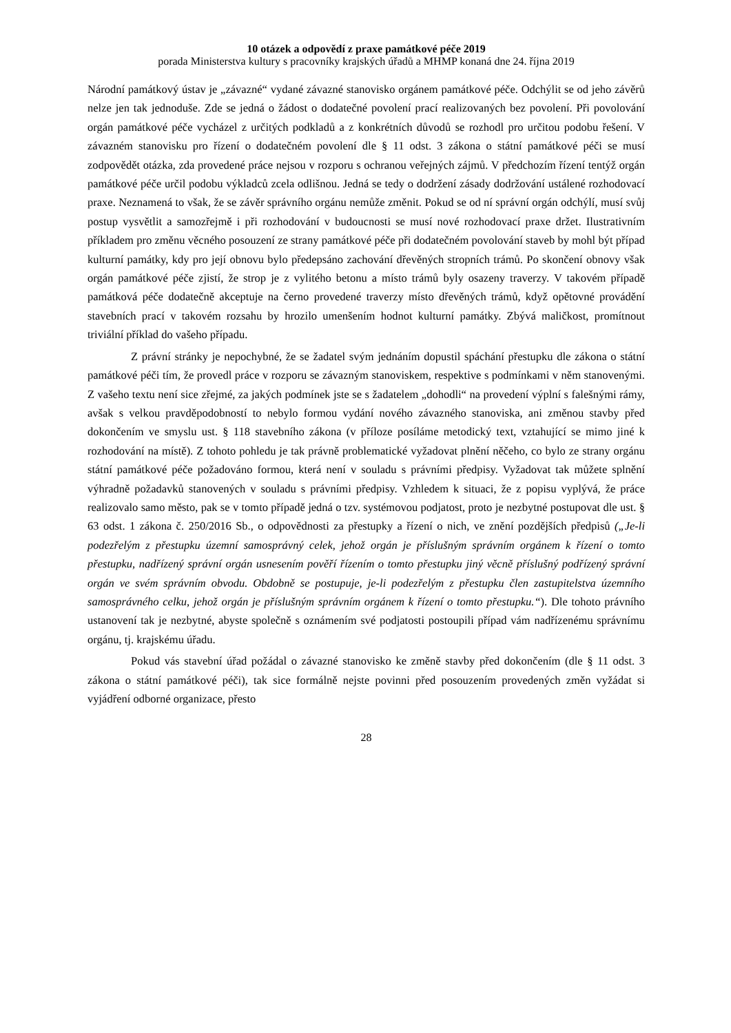10 otázek a odpovědí z praxe památkové péče 2019
porada Ministerstva kultury s pracovníky krajských úřadů a MHMP konaná dne 24. října 2019
Národní památkový ústav je „závazné“ vydané závazné stanovisko orgánem památkové péče. Odchýlit se od jeho závěrů nelze jen tak jednoduše. Zde se jedná o žádost o dodatečné povolení prací realizovaných bez povolení. Při povolování orgán památkové péče vycházel z určitých podkladů a z konkrétních důvodů se rozhodl pro určitou podobu řešení. V závazném stanovisku pro řízení o dodatečném povolení dle § 11 odst. 3 zákona o státní památkové péči se musí zodpovědět otázka, zda provedené práce nejsou v rozporu s ochranou veřejných zájmů. V předchozím řízení tentýž orgán památkové péče určil podobu výkladců zcela odlišnou. Jedná se tedy o dodržení zásady dodržování ustálené rozhodovací praxe. Neznamená to však, že se závěr správního orgánu nemůže změnit. Pokud se od ní správní orgán odchýlí, musí svůj postup vysvětlit a samozřejmě i při rozhodování v budoucnosti se musí nové rozhodovací praxe držet. Ilustrativním příkladem pro změnu věcného posouzení ze strany památkové péče při dodatečném povolování staveb by mohl být případ kulturní památky, kdy pro její obnovu bylo předepsáno zachování dřevěných stropních trámů. Po skončení obnovy však orgán památkové péče zjistí, že strop je z vylitého betonu a místo trámů byly osazeny traverzy. V takovém případě památková péče dodatečně akceptuje na černo provedené traverzy místo dřevěných trámů, když opětovné provádění stavebních prací v takovém rozsahu by hrozilo umenšením hodnot kulturní památky. Zbývá maličkost, promítnout triviální příklad do vašeho případu.
Z právní stránky je nepochybné, že se žadatel svým jednáním dopustil spáchání přestupku dle zákona o státní památkové péči tím, že provedl práce v rozporu se závazným stanoviskem, respektive s podmínkami v něm stanovenými. Z vašeho textu není sice zřejmé, za jakých podmínek jste se s žadatelem „dohodli“ na provedení výplní s falešnými rámy, avšak s velkou pravděpodobností to nebylo formou vydání nového závazného stanoviska, ani změnou stavby před dokončením ve smyslu ust. § 118 stavebního zákona (v příloze posíláme metodický text, vztahující se mimo jiné k rozhodování na místě). Z tohoto pohledu je tak právně problematické vyžadovat plnění něčeho, co bylo ze strany orgánu státní památkové péče požadováno formou, která není v souladu s právními předpisy. Vyžadovat tak můžete splnění výhradně požadavků stanovených v souladu s právními předpisy. Vzhledem k situaci, že z popisu vyplývá, že práce realizovalo samo město, pak se v tomto případě jedná o tzv. systémovou podjatost, proto je nezbytné postupovat dle ust. § 63 odst. 1 zákona č. 250/2016 Sb., o odpovědnosti za přestupky a řízení o nich, ve znění pozdějších předpisů („Je-li podezřelým z přestupku územní samosprávný celek, jehož orgán je příslušným správním orgánem k řízení o tomto přestupku, nadřízený správní orgán usnesením pověří řízením o tomto přestupku jiný věcně příslušný podřízený správní orgán ve svém správním obvodu. Obdobně se postupuje, je-li podezřelým z přestupku člen zastupitelstva územního samosprávného celku, jehož orgán je příslušným správním orgánem k řízení o tomto přestupku.“). Dle tohoto právního ustanovení tak je nezbytné, abyste společně s oznámením své podjatosti postoupili případ vám nadřízenému správnímu orgánu, tj. krajskému úřadu.
Pokud vás stavební úřad požádal o závazné stanovisko ke změně stavby před dokončením (dle § 11 odst. 3 zákona o státní památkové péči), tak sice formálně nejste povinni před posouzením provedených změn vyžádat si vyjádření odborné organizace, přesto
28